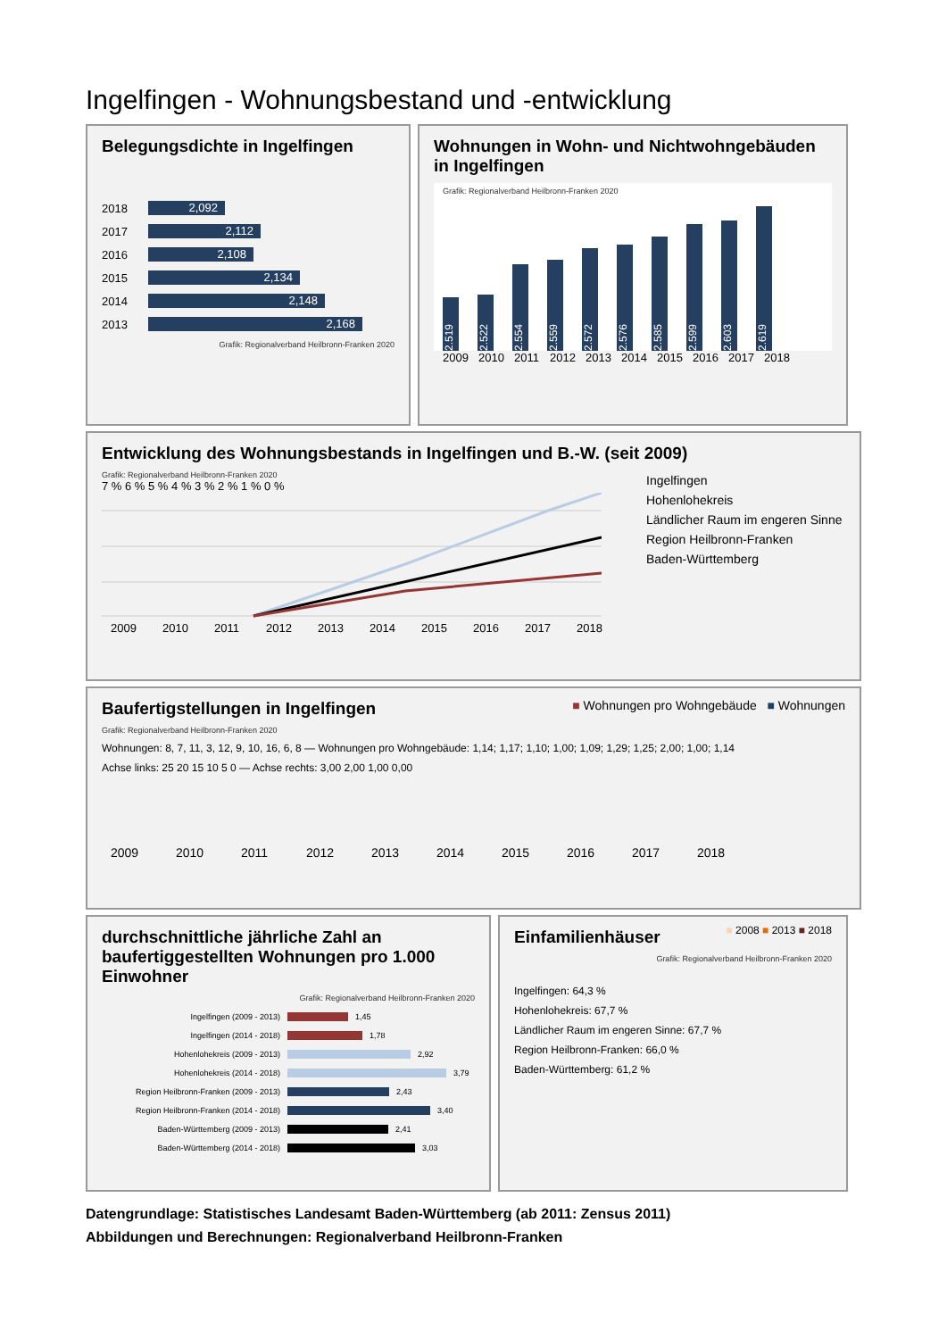Ingelfingen - Wohnungsbestand und -entwicklung
Belegungsdichte in Ingelfingen
2018
2,092
2017
2,112
2016
2,108
2015
2,134
2014
2,148
2013
2,168
Grafik: Regionalverband Heilbronn-Franken 2020
Wohnungen in Wohn- und Nichtwohngebäuden in Ingelfingen
Grafik: Regionalverband Heilbronn-Franken 2020
2.519
2.522
2.554
2.559
2.572
2.576
2.585
2.599
2.603
2.619
2009 2010 2011 2012 2013 2014 2015 2016 2017 2018
Entwicklung des Wohnungsbestands in Ingelfingen und B.-W. (seit 2009)
Grafik: Regionalverband Heilbronn-Franken 2020
7 % 6 % 5 % 4 % 3 % 2 % 1 % 0 %
2009 2010 2011 2012 2013 2014 2015 2016 2017 2018
Ingelfingen
Hohenlohekreis
Ländlicher Raum im engeren Sinne
Region Heilbronn-Franken
Baden-Württemberg
Baufertigstellungen in Ingelfingen
■ Wohnungen pro Wohngebäude ■ Wohnungen
Grafik: Regionalverband Heilbronn-Franken 2020
Wohnungen: 8, 7, 11, 3, 12, 9, 10, 16, 6, 8 — Wohnungen pro Wohngebäude: 1,14; 1,17; 1,10; 1,00; 1,09; 1,29; 1,25; 2,00; 1,00; 1,14
Achse links: 25 20 15 10 5 0 — Achse rechts: 3,00 2,00 1,00 0,00
2009 2010 2011 2012 2013 2014 2015 2016 2017 2018
durchschnittliche jährliche Zahl an baufertiggestellten Wohnungen pro 1.000 Einwohner
Grafik: Regionalverband Heilbronn-Franken 2020
Ingelfingen (2009 - 2013)
1,45
Ingelfingen (2014 - 2018)
1,78
Hohenlohekreis (2009 - 2013)
2,92
Hohenlohekreis (2014 - 2018)
3,79
Region Heilbronn-Franken (2009 - 2013)
2,43
Region Heilbronn-Franken (2014 - 2018)
3,40
Baden-Württemberg (2009 - 2013)
2,41
Baden-Württemberg (2014 - 2018)
3,03
Einfamilienhäuser
■ 2008 ■ 2013 ■ 2018
Grafik: Regionalverband Heilbronn-Franken 2020
Ingelfingen: 64,3 %
Hohenlohekreis: 67,7 %
Ländlicher Raum im engeren Sinne: 67,7 %
Region Heilbronn-Franken: 66,0 %
Baden-Württemberg: 61,2 %
Datengrundlage: Statistisches Landesamt Baden-Württemberg (ab 2011: Zensus 2011)
Abbildungen und Berechnungen: Regionalverband Heilbronn-Franken